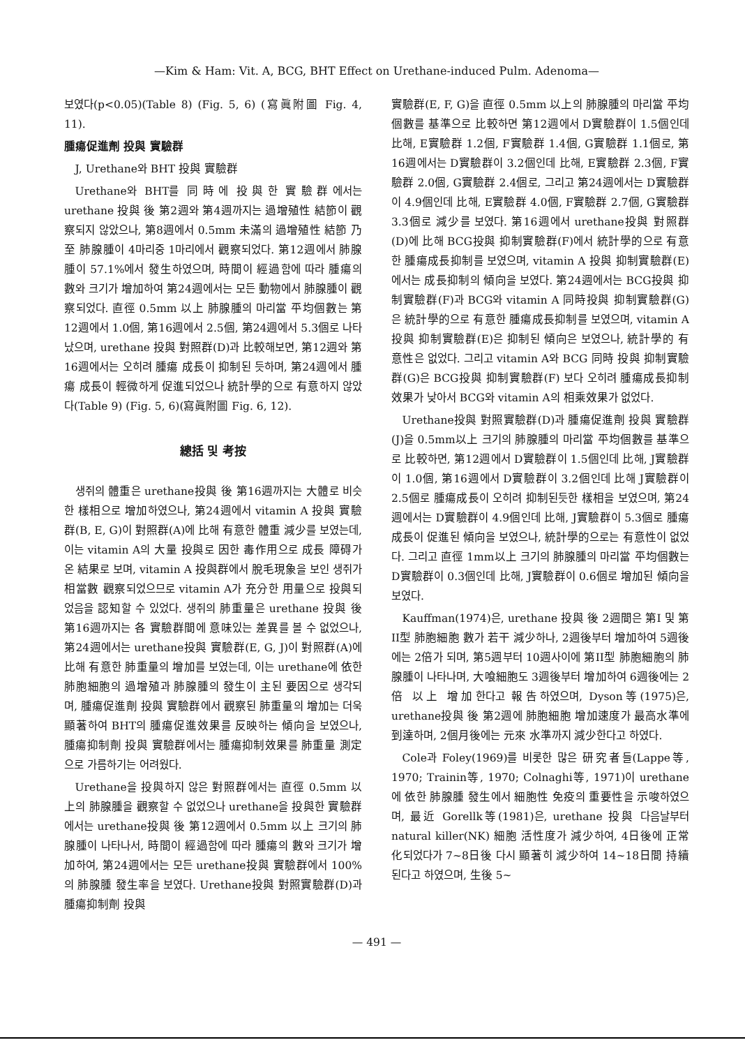—Kim & Ham: Vit. A, BCG, BHT Effect on Urethane-induced Pulm. Adenoma—
보였다(p<0.05)(Table 8) (Fig. 5, 6) (寫眞附圖 Fig. 4, 11).
腫瘍促進劑 投與 實驗群
J, Urethane와 BHT 投與 實驗群
Urethane와 BHT를 同時에 投與한 實驗群에서는 urethane 投與 後 第2週와 第4週까지는 過增殖性 結節이 觀察되지 않았으나, 第8週에서 0.5mm 未滿의 過增殖性 結節 乃至 肺腺腫이 4마리중 1마리에서 觀察되었다. 第12週에서 肺腺腫이 57.1%에서 發生하였으며, 時間이 經過함에 따라 腫瘍의 數와 크기가 增加하여 第24週에서는 모든 動物에서 肺腺腫이 觀察되었다. 直徑 0.5mm 以上 肺腺腫의 마리當 平均個數는 第12週에서 1.0個, 第16週에서 2.5個, 第24週에서 5.3個로 나타났으며, urethane 投與 對照群(D)과 比較해보면, 第12週와 第16週에서는 오히려 腫瘍 成長이 抑制된 듯하며, 第24週에서 腫瘍 成長이 輕微하게 促進되었으나 統計學的으로 有意하지 않았다(Table 9) (Fig. 5, 6)(寫眞附圖 Fig. 6, 12).
總括 및 考按
생쥐의 體重은 urethane投與 後 第16週까지는 大體로 비슷한 樣相으로 增加하였으나, 第24週에서 vitamin A 投與 實驗群(B, E, G)이 對照群(A)에 比해 有意한 體重 減少를 보였는데, 이는 vitamin A의 大量 投與로 因한 毒作用으로 成長 障碍가 온 結果로 보며, vitamin A 投與群에서 脫毛現象을 보인 생쥐가 相當數 觀察되었으므로 vitamin A가 充分한 用量으로 投與되었음을 認知할 수 있었다. 생쥐의 肺重量은 urethane 投與 後 第16週까지는 各 實驗群間에 意味있는 差異를 볼 수 없었으나, 第24週에서는 urethane投與 實驗群(E, G, J)이 對照群(A)에 比해 有意한 肺重量의 增加를 보였는데, 이는 urethane에 依한 肺胞細胞의 過增殖과 肺腺腫의 發生이 主된 要因으로 생각되며, 腫瘍促進劑 投與 實驗群에서 觀察된 肺重量의 增加는 더욱 顯著하여 BHT의 腫瘍促進效果를 反映하는 傾向을 보였으나, 腫瘍抑制劑 投與 實驗群에서는 腫瘍抑制效果를 肺重量 測定으로 가름하기는 어려웠다.
Urethane을 投與하지 않은 對照群에서는 直徑 0.5mm 以上의 肺腺腫을 觀察할 수 없었으나 urethane을 投與한 實驗群에서는 urethane投與 後 第12週에서 0.5mm 以上 크기의 肺腺腫이 나타나서, 時間이 經過함에 따라 腫瘍의 數와 크기가 增加하여, 第24週에서는 모든 urethane投與 實驗群에서 100%의 肺腺腫 發生率을 보였다. Urethane投與 對照實驗群(D)과 腫瘍抑制劑 投與
實驗群(E, F, G)을 直徑 0.5mm 以上의 肺腺腫의 마리當 平均個數를 基準으로 比較하면 第12週에서 D實驗群이 1.5個인데 比해, E實驗群 1.2個, F實驗群 1.4個, G實驗群 1.1個로, 第16週에서는 D實驗群이 3.2個인데 比해, E實驗群 2.3個, F實驗群 2.0個, G實驗群 2.4個로, 그리고 第24週에서는 D實驗群이 4.9個인데 比해, E實驗群 4.0個, F實驗群 2.7個, G實驗群 3.3個로 減少를 보였다. 第16週에서 urethane投與 對照群(D)에 比해 BCG投與 抑制實驗群(F)에서 統計學的으로 有意한 腫瘍成長抑制를 보였으며, vitamin A 投與 抑制實驗群(E)에서는 成長抑制의 傾向을 보였다. 第24週에서는 BCG投與 抑制實驗群(F)과 BCG와 vitamin A 同時投與 抑制實驗群(G)은 統計學的으로 有意한 腫瘍成長抑制를 보였으며, vitamin A投與 抑制實驗群(E)은 抑制된 傾向은 보였으나, 統計學的 有意性은 없었다. 그리고 vitamin A와 BCG 同時 投與 抑制實驗群(G)은 BCG投與 抑制實驗群(F) 보다 오히려 腫瘍成長抑制效果가 낮아서 BCG와 vitamin A의 相乘效果가 없었다.
Urethane投與 對照實驗群(D)과 腫瘍促進劑 投與 實驗群(J)을 0.5mm以上 크기의 肺腺腫의 마리當 平均個數를 基準으로 比較하면, 第12週에서 D實驗群이 1.5個인데 比해, J實驗群이 1.0個, 第16週에서 D實驗群이 3.2個인데 比해 J實驗群이 2.5個로 腫瘍成長이 오히려 抑制된듯한 樣相을 보였으며, 第24週에서는 D實驗群이 4.9個인데 比해, J實驗群이 5.3個로 腫瘍成長이 促進된 傾向을 보였으나, 統計學的으로는 有意性이 없었다. 그리고 直徑 1mm以上 크기의 肺腺腫의 마리當 平均個數는 D實驗群이 0.3個인데 比해, J實驗群이 0.6個로 增加된 傾向을 보였다.
Kauffman(1974)은, urethane 投與 後 2週間은 第I 및 第II型 肺胞細胞 數가 若干 減少하나, 2週後부터 增加하여 5週後에는 2倍가 되며, 第5週부터 10週사이에 第II型 肺胞細胞의 肺腺腫이 나타나며, 大喰細胞도 3週後부터 增加하여 6週後에는 2倍 以上 增加한다고 報告하였으며, Dyson等(1975)은, urethane投與 後 第2週에 肺胞細胞 增加速度가 最高水準에 到達하며, 2個月後에는 元來 水準까지 減少한다고 하였다.
Cole과 Foley(1969)를 비롯한 많은 研究者들(Lappe等, 1970; Trainin等, 1970; Colnaghi等, 1971)이 urethane에 依한 肺腺腫 發生에서 細胞性 免疫의 重要性을 示唆하였으며, 最近 Gorellk等(1981)은, urethane 投與 다음날부터 natural killer(NK) 細胞 活性度가 減少하여, 4日後에 正常化되었다가 7~8日後 다시 顯著히 減少하여 14~18日間 持續된다고 하였으며, 生後 5~
— 491 —